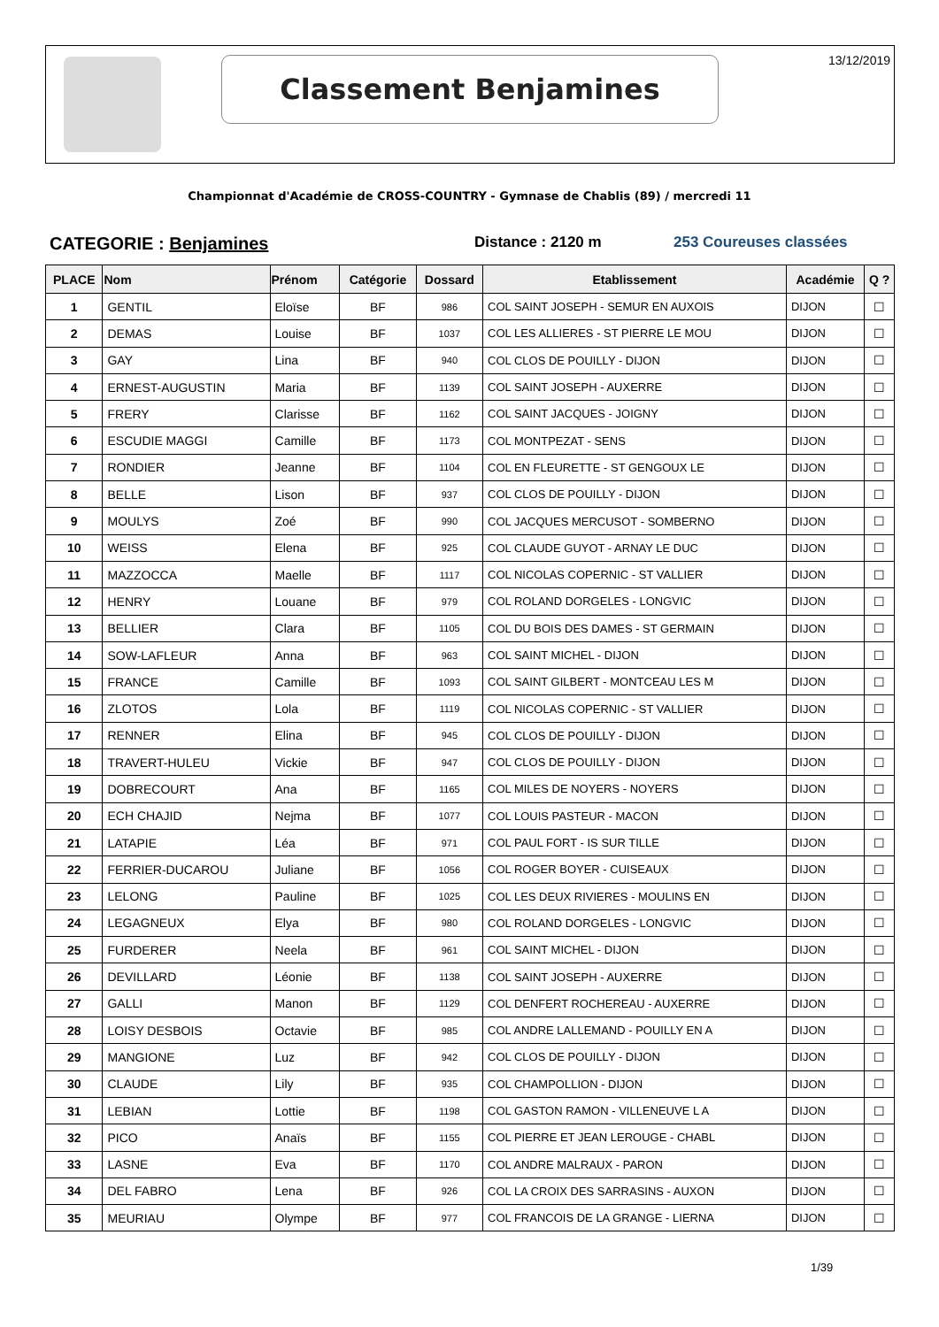Classement Benjamines 13/12/2019
Championnat d'Académie de CROSS-COUNTRY - Gymnase de Chablis (89) / mercredi 11
CATEGORIE : Benjamines Distance : 2120 m 253 Coureuses classées
| PLACE | Nom | Prénom | Catégorie | Dossard | Etablissement | Académie | Q ? |
| --- | --- | --- | --- | --- | --- | --- | --- |
| 1 | GENTIL | Eloïse | BF | 986 | COL SAINT JOSEPH - SEMUR EN AUXOIS | DIJON | ☐ |
| 2 | DEMAS | Louise | BF | 1037 | COL LES ALLIERES - ST PIERRE LE MOU | DIJON | ☐ |
| 3 | GAY | Lina | BF | 940 | COL CLOS DE POUILLY - DIJON | DIJON | ☐ |
| 4 | ERNEST-AUGUSTIN | Maria | BF | 1139 | COL SAINT JOSEPH - AUXERRE | DIJON | ☐ |
| 5 | FRERY | Clarisse | BF | 1162 | COL SAINT JACQUES - JOIGNY | DIJON | ☐ |
| 6 | ESCUDIE MAGGI | Camille | BF | 1173 | COL MONTPEZAT - SENS | DIJON | ☐ |
| 7 | RONDIER | Jeanne | BF | 1104 | COL EN FLEURETTE - ST GENGOUX LE | DIJON | ☐ |
| 8 | BELLE | Lison | BF | 937 | COL CLOS DE POUILLY - DIJON | DIJON | ☐ |
| 9 | MOULYS | Zoé | BF | 990 | COL JACQUES MERCUSOT - SOMBERNO | DIJON | ☐ |
| 10 | WEISS | Elena | BF | 925 | COL CLAUDE GUYOT - ARNAY LE DUC | DIJON | ☐ |
| 11 | MAZZOCCA | Maelle | BF | 1117 | COL NICOLAS COPERNIC - ST VALLIER | DIJON | ☐ |
| 12 | HENRY | Louane | BF | 979 | COL ROLAND DORGELES - LONGVIC | DIJON | ☐ |
| 13 | BELLIER | Clara | BF | 1105 | COL DU BOIS DES DAMES - ST GERMAIN | DIJON | ☐ |
| 14 | SOW-LAFLEUR | Anna | BF | 963 | COL SAINT MICHEL - DIJON | DIJON | ☐ |
| 15 | FRANCE | Camille | BF | 1093 | COL SAINT GILBERT - MONTCEAU LES M | DIJON | ☐ |
| 16 | ZLOTOS | Lola | BF | 1119 | COL NICOLAS COPERNIC - ST VALLIER | DIJON | ☐ |
| 17 | RENNER | Elina | BF | 945 | COL CLOS DE POUILLY - DIJON | DIJON | ☐ |
| 18 | TRAVERT-HULEU | Vickie | BF | 947 | COL CLOS DE POUILLY - DIJON | DIJON | ☐ |
| 19 | DOBRECOURT | Ana | BF | 1165 | COL MILES DE NOYERS - NOYERS | DIJON | ☐ |
| 20 | ECH CHAJID | Nejma | BF | 1077 | COL LOUIS PASTEUR - MACON | DIJON | ☐ |
| 21 | LATAPIE | Léa | BF | 971 | COL PAUL FORT - IS SUR TILLE | DIJON | ☐ |
| 22 | FERRIER-DUCAROU | Juliane | BF | 1056 | COL ROGER BOYER - CUISEAUX | DIJON | ☐ |
| 23 | LELONG | Pauline | BF | 1025 | COL LES DEUX RIVIERES - MOULINS EN | DIJON | ☐ |
| 24 | LEGAGNEUX | Elya | BF | 980 | COL ROLAND DORGELES - LONGVIC | DIJON | ☐ |
| 25 | FURDERER | Neela | BF | 961 | COL SAINT MICHEL - DIJON | DIJON | ☐ |
| 26 | DEVILLARD | Léonie | BF | 1138 | COL SAINT JOSEPH - AUXERRE | DIJON | ☐ |
| 27 | GALLI | Manon | BF | 1129 | COL DENFERT ROCHEREAU - AUXERRE | DIJON | ☐ |
| 28 | LOISY DESBOIS | Octavie | BF | 985 | COL ANDRE LALLEMAND - POUILLY EN A | DIJON | ☐ |
| 29 | MANGIONE | Luz | BF | 942 | COL CLOS DE POUILLY - DIJON | DIJON | ☐ |
| 30 | CLAUDE | Lily | BF | 935 | COL CHAMPOLLION - DIJON | DIJON | ☐ |
| 31 | LEBIAN | Lottie | BF | 1198 | COL GASTON RAMON - VILLENEUVE L A | DIJON | ☐ |
| 32 | PICO | Anaïs | BF | 1155 | COL PIERRE ET JEAN LEROUGE - CHABL | DIJON | ☐ |
| 33 | LASNE | Eva | BF | 1170 | COL ANDRE MALRAUX - PARON | DIJON | ☐ |
| 34 | DEL FABRO | Lena | BF | 926 | COL LA CROIX DES SARRASINS - AUXON | DIJON | ☐ |
| 35 | MEURIAU | Olympe | BF | 977 | COL FRANCOIS DE LA GRANGE - LIERNA | DIJON | ☐ |
1/39